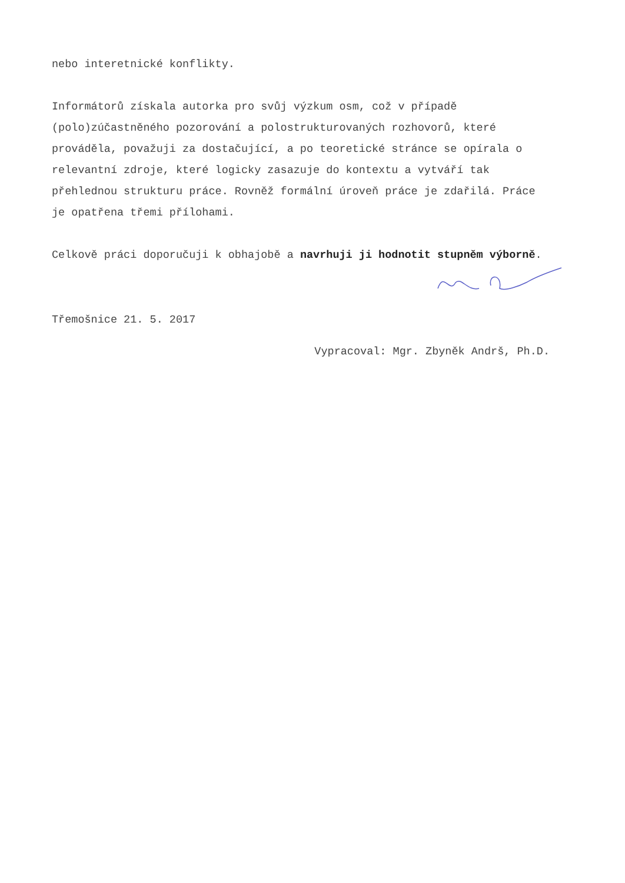nebo interetnické konflikty.
Informátorů získala autorka pro svůj výzkum osm, což v případě (polo)zúčastněného pozorování a polostrukturovaných rozhovorů, které prováděla, považuji za dostačující, a po teoretické stránce se opírala o relevantní zdroje, které logicky zasazuje do kontextu a vytváří tak přehlednou strukturu práce. Rovněž formální úroveň práce je zdařilá. Práce je opatřena třemi přílohami.
Celkově práci doporučuji k obhajobě a navrhuji ji hodnotit stupněm výborně.
Třemošnice 21. 5. 2017
Vypracoval: Mgr. Zbyněk Andrš, Ph.D.